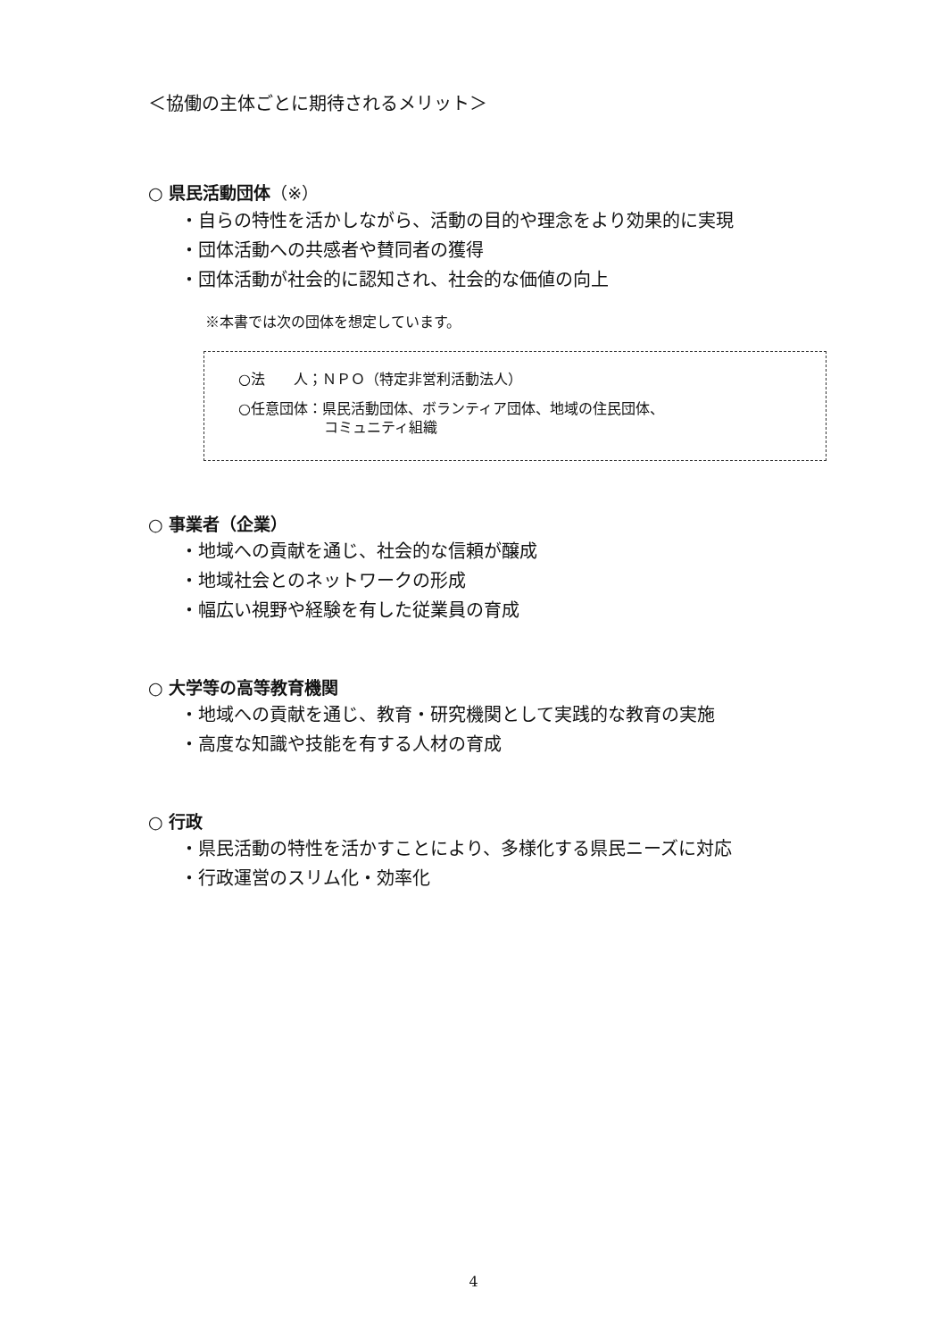＜協働の主体ごとに期待されるメリット＞
○ 県民活動団体（※）
・自らの特性を活かしながら、活動の目的や理念をより効果的に実現
・団体活動への共感者や賛同者の獲得
・団体活動が社会的に認知され、社会的な価値の向上
※本書では次の団体を想定しています。
○法　　人；ＮＰＯ（特定非営利活動法人）
○任意団体：県民活動団体、ボランティア団体、地域の住民団体、
　　　　　　コミュニティ組織
○ 事業者（企業）
・地域への貢献を通じ、社会的な信頼が醸成
・地域社会とのネットワークの形成
・幅広い視野や経験を有した従業員の育成
○ 大学等の高等教育機関
・地域への貢献を通じ、教育・研究機関として実践的な教育の実施
・高度な知識や技能を有する人材の育成
○ 行政
・県民活動の特性を活かすことにより、多様化する県民ニーズに対応
・行政運営のスリム化・効率化
4